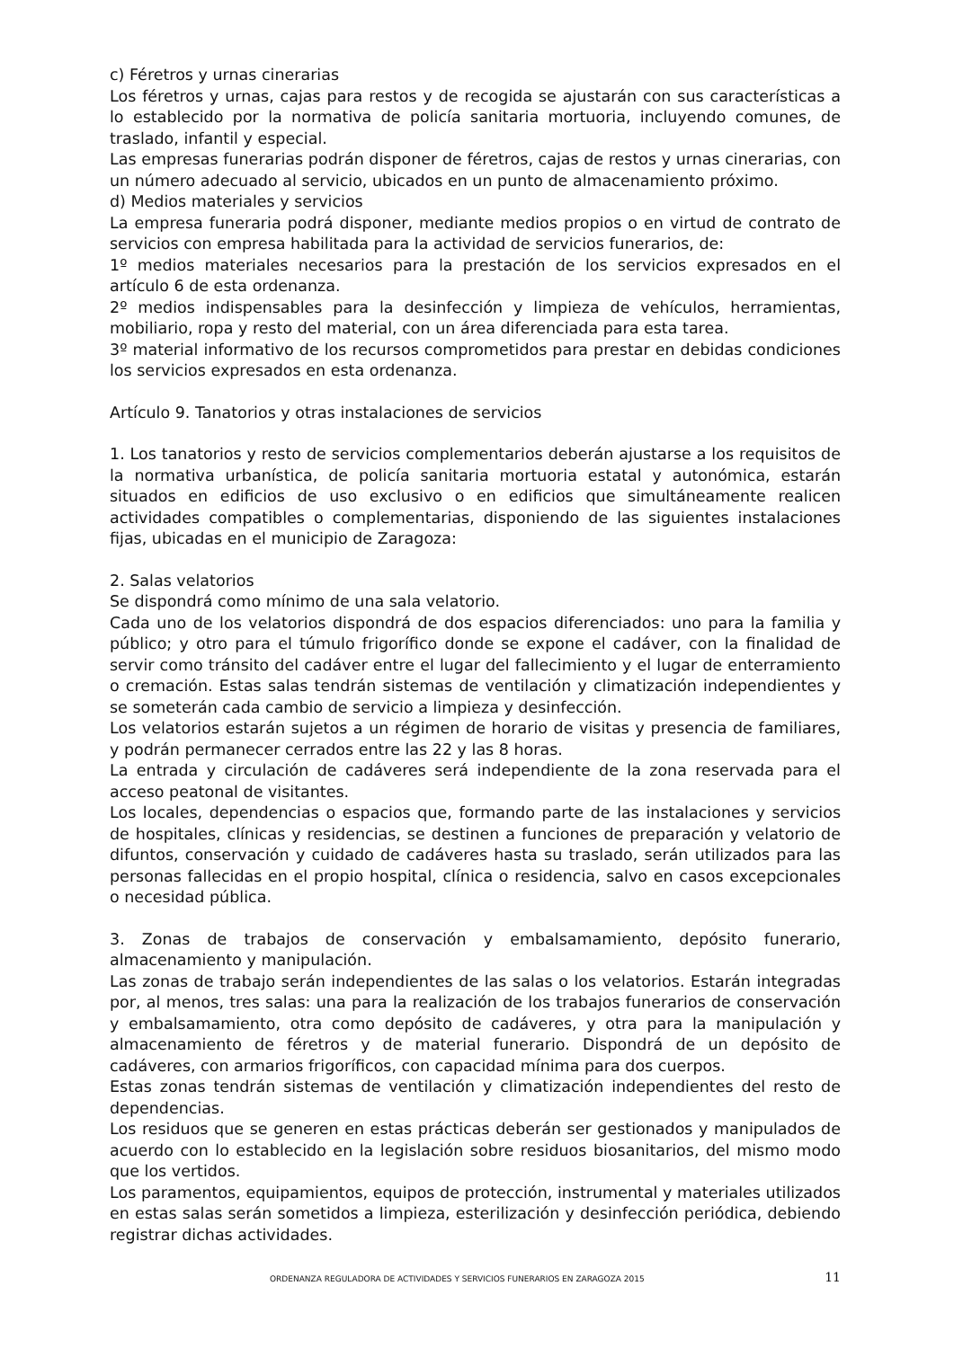c) Féretros y urnas cinerarias
Los féretros y urnas, cajas para restos y de recogida se ajustarán con sus características a lo establecido por la normativa de policía sanitaria mortuoria, incluyendo comunes, de traslado, infantil y especial.
Las empresas funerarias podrán disponer de féretros, cajas de restos y urnas cinerarias, con un número adecuado al servicio, ubicados en un punto de almacenamiento próximo.
d) Medios materiales y servicios
La empresa funeraria podrá disponer, mediante medios propios o en virtud de contrato de servicios con empresa habilitada para la actividad de servicios funerarios, de:
1º medios materiales necesarios para la prestación de los servicios expresados en el artículo 6 de esta ordenanza.
2º medios indispensables para la desinfección y limpieza de vehículos, herramientas, mobiliario, ropa y resto del material, con un área diferenciada para esta tarea.
3º material informativo de los recursos comprometidos para prestar en debidas condiciones los servicios expresados en esta ordenanza.
Artículo 9. Tanatorios y otras instalaciones de servicios
1. Los tanatorios y resto de servicios complementarios deberán ajustarse a los requisitos de la normativa urbanística, de policía sanitaria mortuoria estatal y autonómica, estarán situados en edificios de uso exclusivo o en edificios que simultáneamente realicen actividades compatibles o complementarias, disponiendo de las siguientes instalaciones fijas, ubicadas en el municipio de Zaragoza:
2. Salas velatorios
Se dispondrá como mínimo de una sala velatorio.
Cada uno de los velatorios dispondrá de dos espacios diferenciados: uno para la familia y público; y otro para el túmulo frigorífico donde se expone el cadáver, con la finalidad de servir como tránsito del cadáver entre el lugar del fallecimiento y el lugar de enterramiento o cremación. Estas salas tendrán sistemas de ventilación y climatización independientes y se someterán cada cambio de servicio a limpieza y desinfección.
Los velatorios estarán sujetos a un régimen de horario de visitas y presencia de familiares, y podrán permanecer cerrados entre las 22 y las 8 horas.
La entrada y circulación de cadáveres será independiente de la zona reservada para el acceso peatonal de visitantes.
Los locales, dependencias o espacios que, formando parte de las instalaciones y servicios de hospitales, clínicas y residencias, se destinen a funciones de preparación y velatorio de difuntos, conservación y cuidado de cadáveres hasta su traslado, serán utilizados para las personas fallecidas en el propio hospital, clínica o residencia, salvo en casos excepcionales o necesidad pública.
3. Zonas de trabajos de conservación y embalsamamiento, depósito funerario, almacenamiento y manipulación.
Las zonas de trabajo serán independientes de las salas o los velatorios. Estarán integradas por, al menos, tres salas: una para la realización de los trabajos funerarios de conservación y embalsamamiento, otra como depósito de cadáveres, y otra para la manipulación y almacenamiento de féretros y de material funerario. Dispondrá de un depósito de cadáveres, con armarios frigoríficos, con capacidad mínima para dos cuerpos.
Estas zonas tendrán sistemas de ventilación y climatización independientes del resto de dependencias.
Los residuos que se generen en estas prácticas deberán ser gestionados y manipulados de acuerdo con lo establecido en la legislación sobre residuos biosanitarios, del mismo modo que los vertidos.
Los paramentos, equipamientos, equipos de protección, instrumental y materiales utilizados en estas salas serán sometidos a limpieza, esterilización y desinfección periódica, debiendo registrar dichas actividades.
ORDENANZA REGULADORA DE ACTIVIDADES Y SERVICIOS FUNERARIOS EN ZARAGOZA 2015 11